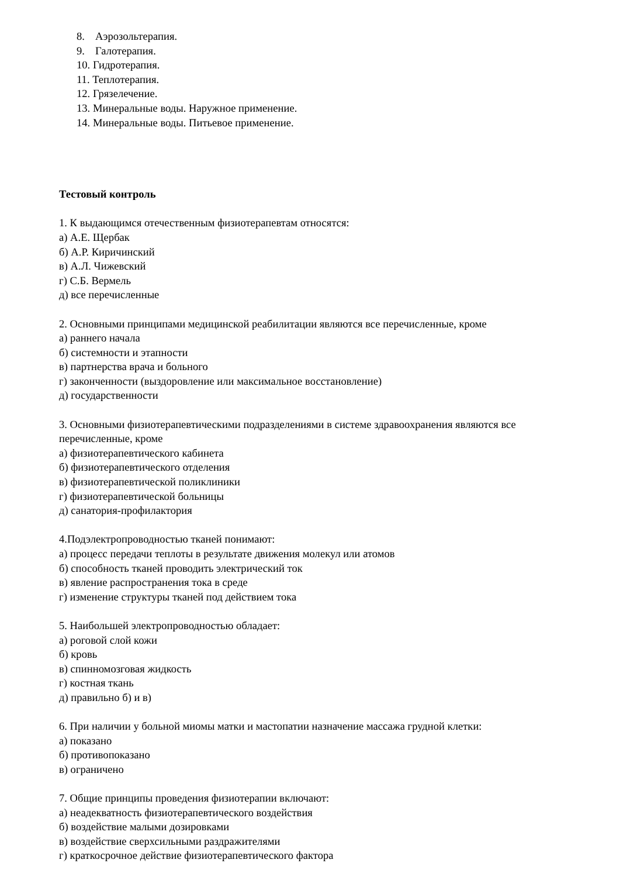8. Аэрозольтерапия.
9. Галотерапия.
10. Гидротерапия.
11. Теплотерапия.
12. Грязелечение.
13. Минеральные воды. Наружное применение.
14. Минеральные воды. Питьевое применение.
Тестовый контроль
1. К выдающимся отечественным физиотерапевтам относятся:
а) А.Е. Щербак
б) А.Р. Киричинский
в) А.Л. Чижевский
г) С.Б. Вермель
д) все перечисленные
2. Основными принципами медицинской реабилитации являются все перечисленные, кроме
а) раннего начала
б) системности и этапности
в) партнерства врача и больного
г) законченности (выздоровление или максимальное восстановление)
д) государственности
3. Основными физиотерапевтическими подразделениями в системе здравоохранения являются все перечисленные, кроме
а) физиотерапевтического кабинета
б) физиотерапевтического отделения
в) физиотерапевтической поликлиники
г) физиотерапевтической больницы
д) санатория-профилактория
4.Подэлектропроводностью тканей понимают:
а) процесс передачи теплоты в результате движения молекул или атомов
б) способность тканей проводить электрический ток
в) явление распространения тока в среде
г) изменение структуры тканей под действием тока
5. Наибольшей электропроводностью обладает:
а) роговой слой кожи
б) кровь
в) спинномозговая жидкость
г) костная ткань
д) правильно б) и в)
6. При наличии у больной миомы матки и мастопатии назначение массажа грудной клетки:
а) показано
б) противопоказано
в) ограничено
7. Общие принципы проведения физиотерапии включают:
а) неадекватность физиотерапевтического воздействия
б) воздействие малыми дозировками
в) воздействие сверхсильными раздражителями
г) краткосрочное действие физиотерапевтического фактора